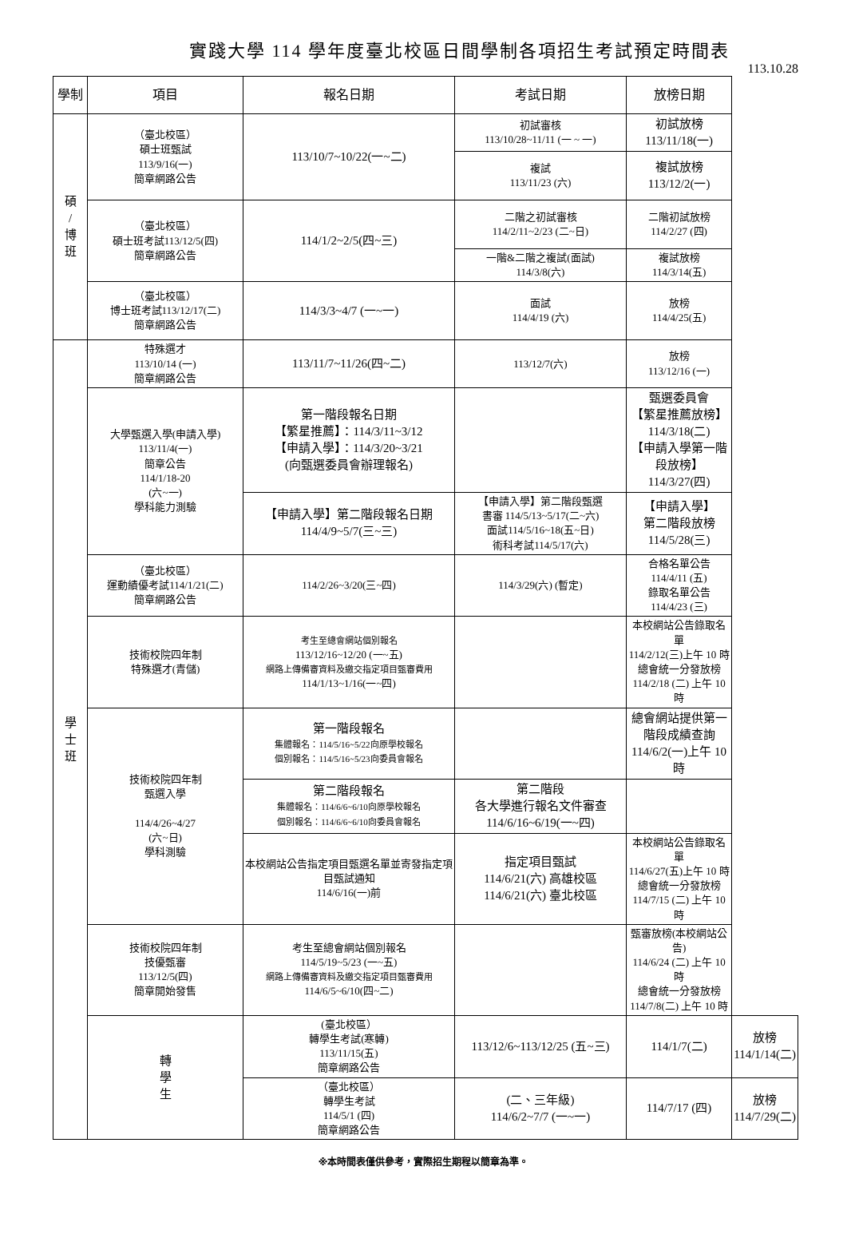實踐大學 114 學年度臺北校區日間學制各項招生考試預定時間表
113.10.28
| 學制 | 項目 | 報名日期 | 考試日期 | 放榜日期 | |
| --- | --- | --- | --- | --- | --- |
| 碩 / 博 班 | （臺北校區） 碩士班甄試 113/9/16(一) 簡章網路公告 | 113/10/7~10/22(一~二) | 初試審核 113/10/28~11/11 (一 ~ 一) | 初試放榜 113/11/18(一) | |
| | | | 複試 113/11/23 (六) | 複試放榜 113/12/2(一) | |
| | （臺北校區） 碩士班考試113/12/5(四) 簡章網路公告 | 114/1/2~2/5(四~三) | 二階之初試審核 114/2/11~2/23 (二~日) | 二階初試放榜 114/2/27 (四) | |
| | | | 一階&二階之複試(面試) 114/3/8(六) | 複試放榜 114/3/14(五) | |
| | （臺北校區） 博士班考試113/12/17(二) 簡章網路公告 | 114/3/3~4/7 (一~一) | 面試 114/4/19 (六) | 放榜 114/4/25(五) | |
| 學 士 班 | 特殊選才 113/10/14 (一) 簡章網路公告 | 113/11/7~11/26(四~二) | 113/12/7(六) | 放榜 113/12/16 (一) | |
| | 大學甄選入學(申請入學) 113/11/4(一) 簡章公告 114/1/18-20 (六~一) 學科能力測驗 | 第一階段報名日期 【繁星推薦】：114/3/11~3/12 【申請入學】：114/3/20~3/21 (向甄選委員會辦理報名) | | 甄選委員會 【繁星推薦放榜】 114/3/18(二) 【申請入學第一階段放榜】 114/3/27(四) | |
| | | 【申請入學】第二階段報名日期 114/4/9~5/7(三~三) | 【申請入學】第二階段甄選 書審 114/5/13~5/17(二~六) 面試114/5/16~18(五~日) 術科考試114/5/17(六) | 【申請入學】 第二階段放榜 114/5/28(三) | |
| | （臺北校區） 運動績優考試114/1/21(二) 簡章網路公告 | 114/2/26~3/20(三~四) | 114/3/29(六) (暫定) | 合格名單公告 114/4/11 (五) 錄取名單公告 114/4/23 (三) | |
| | 技術校院四年制 特殊選才(青儲) | 考生至總會網站個別報名 113/12/16~12/20 (一~五) 網路上傳備審資料及繳交指定項目甄審費用 114/1/13~1/16(一~四) | | 本校網站公告錄取名單 114/2/12(三)上午 10 時 總會統一分發放榜 114/2/18 (二) 上午 10 時 | |
| | 技術校院四年制 甄選入學 114/4/26~4/27 (六~日) 學科測驗 | 第一階段報名 集體報名：114/5/16~5/22向原學校報名 個別報名：114/5/16~5/23向委員會報名 | | 總會網站提供第一階段成績查詢 114/6/2(一)上午 10 時 | |
| | | 第二階段報名 集體報名：114/6/6~6/10向原學校報名 個別報名：114/6/6~6/10向委員會報名 | 第二階段 各大學進行報名文件審查 114/6/16~6/19(一~四) | | |
| | | 本校網站公告指定項目甄選名單並寄發指定項目甄試通知 114/6/16(一)前 | 指定項目甄試 114/6/21(六) 高雄校區 114/6/21(六) 臺北校區 | 本校網站公告錄取名單 114/6/27(五)上午 10 時 總會統一分發放榜 114/7/15 (二) 上午 10 時 | |
| | 技術校院四年制 技優甄審 113/12/5(四) 簡章開始發售 | 考生至總會網站個別報名 114/5/19~5/23 (一~五) 網路上傳備審資料及繳交指定項目甄審費用 114/6/5~6/10(四~二) | | 甄審放榜(本校網站公告) 114/6/24 (二) 上午 10 時 總會統一分發放榜 114/7/8(二) 上午 10 時 | |
| | 轉 學 生 | (臺北校區） 轉學生考試(寒轉) 113/11/15(五) 簡章網路公告 | 113/12/6~113/12/25 (五~三) | 114/1/7(二) | 放榜 114/1/14(二) |
| | | （臺北校區） 轉學生考試 114/5/1 (四) 簡章網路公告 | (二、三年級) 114/6/2~7/7 (一~一) | 114/7/17 (四) | 放榜 114/7/29(二) |
※本時間表僅供參考，實際招生期程以簡章為準。